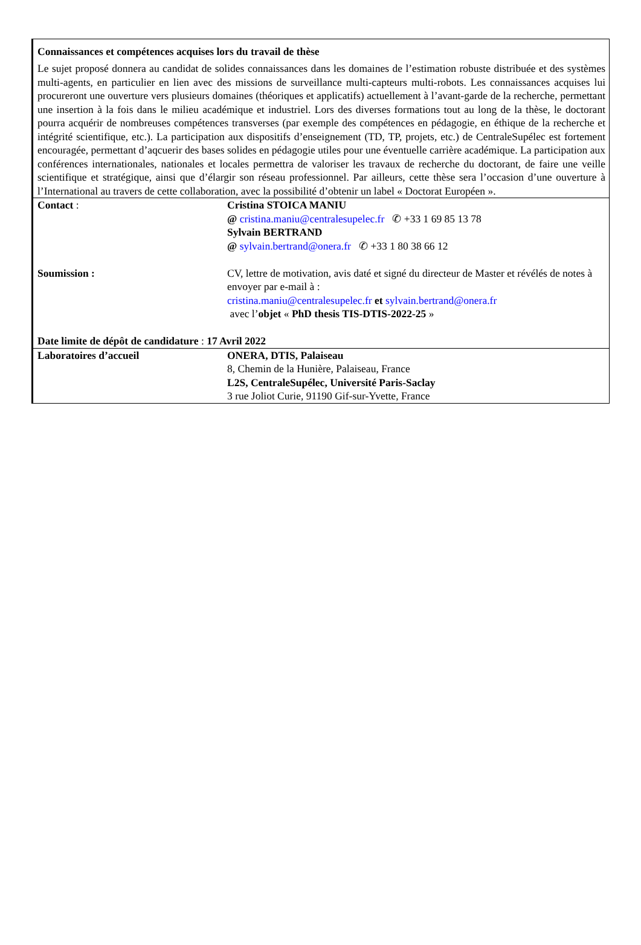Connaissances et compétences acquises lors du travail de thèse
Le sujet proposé donnera au candidat de solides connaissances dans les domaines de l’estimation robuste distribuée et des systèmes multi-agents, en particulier en lien avec des missions de surveillance multi-capteurs multi-robots. Les connaissances acquises lui procureront une ouverture vers plusieurs domaines (théoriques et applicatifs) actuellement à l’avant-garde de la recherche, permettant une insertion à la fois dans le milieu académique et industriel. Lors des diverses formations tout au long de la thèse, le doctorant pourra acquérir de nombreuses compétences transverses (par exemple des compétences en pédagogie, en éthique de la recherche et intégrité scientifique, etc.). La participation aux dispositifs d’enseignement (TD, TP, projets, etc.) de CentraleSupélec est fortement encouragée, permettant d’aqcuerir des bases solides en pédagogie utiles pour une éventuelle carrière académique. La participation aux conférences internationales, nationales et locales permettra de valoriser les travaux de recherche du doctorant, de faire une veille scientifique et stratégique, ainsi que d’élargir son réseau professionnel. Par ailleurs, cette thèse sera l’occasion d’une ouverture à l’International au travers de cette collaboration, avec la possibilité d’obtenir un label « Doctorat Européen ».
| Contact : | Cristina STOICA MANIU @ cristina.maniu@centralesupelec.fr ✆ +33 1 69 85 13 78 Sylvain BERTRAND @ sylvain.bertrand@onera.fr ✆ +33 1 80 38 66 12 |
| Soumission : | CV, lettre de motivation, avis daté et signé du directeur de Master et révélés de notes à envoyer par e-mail à : cristina.maniu@centralesupelec.fr et sylvain.bertrand@onera.fr avec l’ objet « PhD thesis TIS-DTIS-2022-25 » |
| Date limite de dépôt de candidature : 17 Avril 2022 | |
| Laboratoires d’accueil | ONERA, DTIS, Palaiseau 8, Chemin de la Hunière, Palaiseau, France L2S, CentraleSupélec, Université Paris-Saclay 3 rue Joliot Curie, 91190 Gif-sur-Yvette, France |